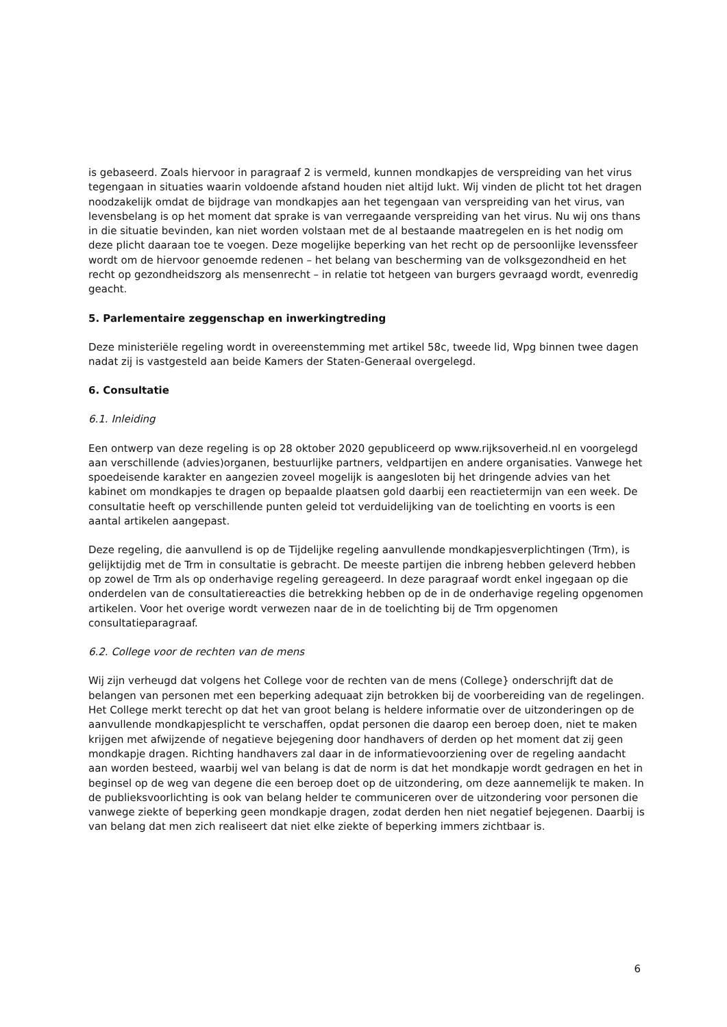is gebaseerd. Zoals hiervoor in paragraaf 2 is vermeld, kunnen mondkapjes de verspreiding van het virus tegengaan in situaties waarin voldoende afstand houden niet altijd lukt. Wij vinden de plicht tot het dragen noodzakelijk omdat de bijdrage van mondkapjes aan het tegengaan van verspreiding van het virus, van levensbelang is op het moment dat sprake is van verregaande verspreiding van het virus. Nu wij ons thans in die situatie bevinden, kan niet worden volstaan met de al bestaande maatregelen en is het nodig om deze plicht daaraan toe te voegen. Deze mogelijke beperking van het recht op de persoonlijke levenssfeer wordt om de hiervoor genoemde redenen – het belang van bescherming van de volksgezondheid en het recht op gezondheidszorg als mensenrecht – in relatie tot hetgeen van burgers gevraagd wordt, evenredig geacht.
5. Parlementaire zeggenschap en inwerkingtreding
Deze ministeriële regeling wordt in overeenstemming met artikel 58c, tweede lid, Wpg binnen twee dagen nadat zij is vastgesteld aan beide Kamers der Staten-Generaal overgelegd.
6. Consultatie
6.1. Inleiding
Een ontwerp van deze regeling is op 28 oktober 2020 gepubliceerd op www.rijksoverheid.nl en voorgelegd aan verschillende (advies)organen, bestuurlijke partners, veldpartijen en andere organisaties. Vanwege het spoedeisende karakter en aangezien zoveel mogelijk is aangesloten bij het dringende advies van het kabinet om mondkapjes te dragen op bepaalde plaatsen gold daarbij een reactietermijn van een week. De consultatie heeft op verschillende punten geleid tot verduidelijking van de toelichting en voorts is een aantal artikelen aangepast.
Deze regeling, die aanvullend is op de Tijdelijke regeling aanvullende mondkapjesverplichtingen (Trm), is gelijktijdig met de Trm in consultatie is gebracht. De meeste partijen die inbreng hebben geleverd hebben op zowel de Trm als op onderhavige regeling gereageerd. In deze paragraaf wordt enkel ingegaan op die onderdelen van de consultatiereacties die betrekking hebben op de in de onderhavige regeling opgenomen artikelen. Voor het overige wordt verwezen naar de in de toelichting bij de Trm opgenomen consultatieparagraaf.
6.2. College voor de rechten van de mens
Wij zijn verheugd dat volgens het College voor de rechten van de mens (College} onderschrijft dat de belangen van personen met een beperking adequaat zijn betrokken bij de voorbereiding van de regelingen. Het College merkt terecht op dat het van groot belang is heldere informatie over de uitzonderingen op de aanvullende mondkapjesplicht te verschaffen, opdat personen die daarop een beroep doen, niet te maken krijgen met afwijzende of negatieve bejegening door handhavers of derden op het moment dat zij geen mondkapje dragen. Richting handhavers zal daar in de informatievoorziening over de regeling aandacht aan worden besteed, waarbij wel van belang is dat de norm is dat het mondkapje wordt gedragen en het in beginsel op de weg van degene die een beroep doet op de uitzondering, om deze aannemelijk te maken. In de publieksvoorlichting is ook van belang helder te communiceren over de uitzondering voor personen die vanwege ziekte of beperking geen mondkapje dragen, zodat derden hen niet negatief bejegenen. Daarbij is van belang dat men zich realiseert dat niet elke ziekte of beperking immers zichtbaar is.
6